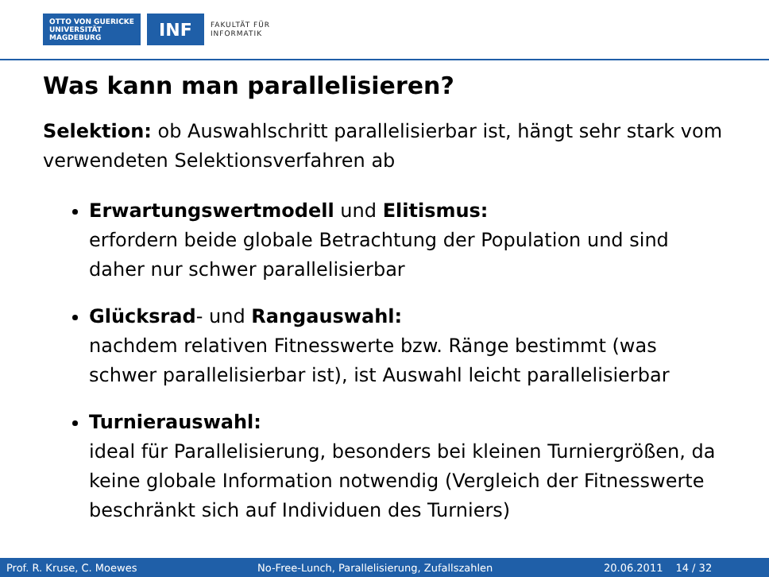OTTO VON GUERICKE
UNIVERSITÄT
MAGDEBURG
INF
FAKULTÄT FÜR
INFORMATIK
Was kann man parallelisieren?
Selektion: ob Auswahlschritt parallelisierbar ist, hängt sehr stark vom verwendeten Selektionsverfahren ab
Erwartungswertmodell und Elitismus:
erfordern beide globale Betrachtung der Population und sind daher nur schwer parallelisierbar
Glücksrad- und Rangauswahl:
nachdem relativen Fitnesswerte bzw. Ränge bestimmt (was schwer parallelisierbar ist), ist Auswahl leicht parallelisierbar
Turnierauswahl:
ideal für Parallelisierung, besonders bei kleinen Turniergrößen, da keine globale Information notwendig (Vergleich der Fitnesswerte beschränkt sich auf Individuen des Turniers)
Prof. R. Kruse, C. Moewes No-Free-Lunch, Parallelisierung, Zufallszahlen 20.06.2011 14 / 32